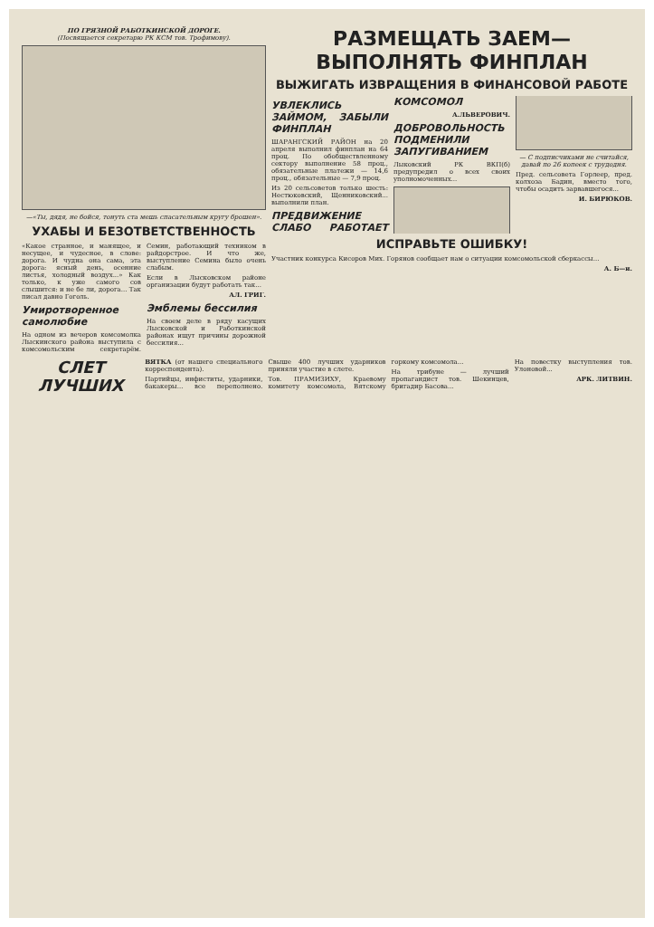ПО ГРЯЗНОЙ РАБОТКИНСКОЙ ДОРОГЕ.
(Посвящается секретарю РК КСМ тов. Трофимову).
—«Ты, дядя, не бойся, тонуть ста мешь спасательным кругу брошен».
УХАБЫ И БЕЗОТВЕТСТВЕННОСТЬ
«Какое странное, и манящее, и несущее, и чудесное, в слове: дорога. И чудна она сама, эта дорога: ясный день, осенние листья, холодный воздух...» Как только, к уже самого сов слышится: и не бе ли, дорога... Так писал давно Гоголь.
Умиротворенное самолюбие
На одном из вечеров комсомолка Лыскинского района выступила с комсомольским секретарём. Семин, работающий техником в райдорстрое. И что же, выступление Семина было очень слабым.
Если в Лысковском районе организации будут работать так...
АЛ. ГРИГ.
Эмблемы бессилия
На своем деле в ряду касущих Лысковской и Работкинской районах ищут причины дорожной бессилия...
РАЗМЕЩАТЬ ЗАЕМ—ВЫПОЛНЯТЬ ФИНПЛАН
ВЫЖИГАТЬ ИЗВРАЩЕНИЯ В ФИНАНСОВОЙ РАБОТЕ
УВЛЕКЛИСЬ ЗАЙМОМ, ЗАБЫЛИ ФИНПЛАН
ШАРАНГСКИЙ РАЙОН на 20 апреля выполнил финплан на 64 проц. По обобществленному сектору выполнение 58 проц., обязательные платежи — 14,6 проц., обязательные — 7,9 проц.
Из 20 сельсоветов только шесть: Нестюковский, Щенниковский... выполнили план.
ПРЕДВИЖЕНИЕ СЛАБО РАБОТАЕТ КОМСОМОЛ
А.ЛЬВЕРОВИЧ.
ДОБРОВОЛЬНОСТЬ ПОДМЕНИЛИ ЗАПУГИВАНИЕМ
Лыковский РК ВКП(б) предупредил о всех своих уполномоченных...
— С подписчиками не считайся, давай по 26 копеек с трудодня.
Пред. сельсовета Горлеер, пред. колхоза Бадин, вместо того, чтобы осадить зарвавшегося...
И. БИРЮКОВ.
ИСПРАВЬТЕ ОШИБКУ!
Участник конкурса Кисоров Мих. Горянов сообщает нам о ситуации комсомольской сберкассы...
А. Б—и.
СЛЕТ ЛУЧШИХ
ВЯТКА (от нашего специального корреспондента).
Партийцы, инфиститы, ударники, бакакеры... все переполнено. Свыше 400 лучших ударников приняли участие в слете.
Тов. ПРАМИЗИХУ, Краевому комитету комсомола, Вятскому горкому комсомола...
На трибуне — лучший пропагандист тов. Шекинцев, бригадир Басова...
На повестку выступления тов. Улоновой...
АРК. ЛИТВИН.